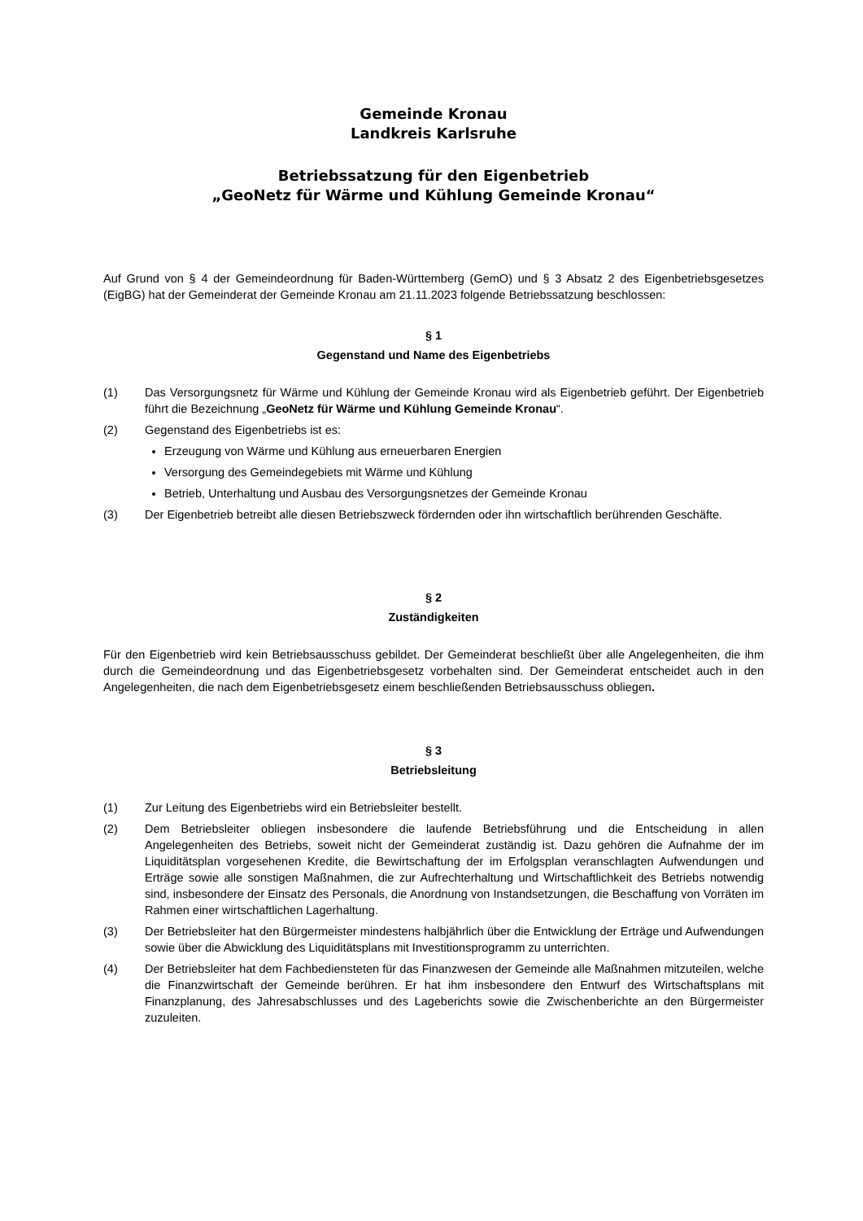Gemeinde Kronau
Landkreis Karlsruhe
Betriebssatzung für den Eigenbetrieb
„GeoNetz für Wärme und Kühlung Gemeinde Kronau“
Auf Grund von § 4 der Gemeindeordnung für Baden-Württemberg (GemO) und § 3 Absatz 2 des Eigenbetriebsgesetzes (EigBG) hat der Gemeinderat der Gemeinde Kronau am 21.11.2023 folgende Betriebssatzung beschlossen:
§ 1
Gegenstand und Name des Eigenbetriebs
(1) Das Versorgungsnetz für Wärme und Kühlung der Gemeinde Kronau wird als Eigenbetrieb geführt. Der Eigenbetrieb führt die Bezeichnung „GeoNetz für Wärme und Kühlung Gemeinde Kronau“.
(2) Gegenstand des Eigenbetriebs ist es:
Erzeugung von Wärme und Kühlung aus erneuerbaren Energien
Versorgung des Gemeindegebiets mit Wärme und Kühlung
Betrieb, Unterhaltung und Ausbau des Versorgungsnetzes der Gemeinde Kronau
(3) Der Eigenbetrieb betreibt alle diesen Betriebszweck fördernden oder ihn wirtschaftlich berührenden Geschäfte.
§ 2
Zuständigkeiten
Für den Eigenbetrieb wird kein Betriebsausschuss gebildet. Der Gemeinderat beschließt über alle Angelegenheiten, die ihm durch die Gemeindeordnung und das Eigenbetriebsgesetz vorbehalten sind. Der Gemeinderat entscheidet auch in den Angelegenheiten, die nach dem Eigenbetriebsgesetz einem beschließenden Betriebsausschuss obliegen.
§ 3
Betriebsleitung
(1) Zur Leitung des Eigenbetriebs wird ein Betriebsleiter bestellt.
(2) Dem Betriebsleiter obliegen insbesondere die laufende Betriebsführung und die Entscheidung in allen Angelegenheiten des Betriebs, soweit nicht der Gemeinderat zuständig ist. Dazu gehören die Aufnahme der im Liquiditätsplan vorgesehenen Kredite, die Bewirtschaftung der im Erfolgsplan veranschlagten Aufwendungen und Erträge sowie alle sonstigen Maßnahmen, die zur Aufrechterhaltung und Wirtschaftlichkeit des Betriebs notwendig sind, insbesondere der Einsatz des Personals, die Anordnung von Instandsetzungen, die Beschaffung von Vorräten im Rahmen einer wirtschaftlichen Lagerhaltung.
(3) Der Betriebsleiter hat den Bürgermeister mindestens halbjährlich über die Entwicklung der Erträge und Aufwendungen sowie über die Abwicklung des Liquiditätsplans mit Investitionsprogramm zu unterrichten.
(4) Der Betriebsleiter hat dem Fachbediensteten für das Finanzwesen der Gemeinde alle Maßnahmen mitzuteilen, welche die Finanzwirtschaft der Gemeinde berühren. Er hat ihm insbesondere den Entwurf des Wirtschaftsplans mit Finanzplanung, des Jahresabschlusses und des Lageberichts sowie die Zwischenberichte an den Bürgermeister zuzuleiten.